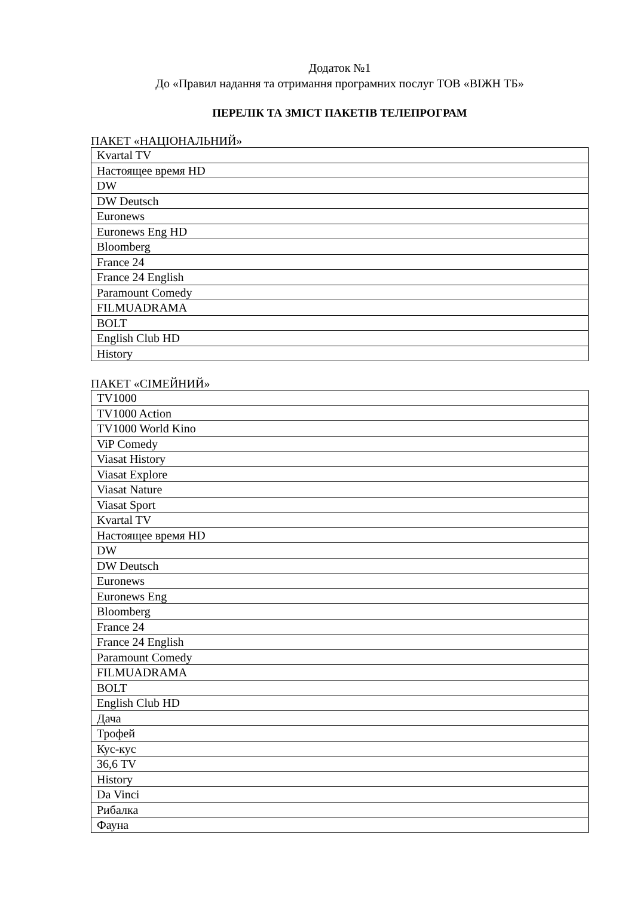Додаток №1
До «Правил надання та отримання програмних послуг ТОВ «ВІЖН ТБ»
ПЕРЕЛІК ТА ЗМІСТ ПАКЕТІВ ТЕЛЕПРОГРАМ
ПАКЕТ «НАЦІОНАЛЬНИЙ»
| Kvartal TV |
| Настоящее время HD |
| DW |
| DW Deutsch |
| Euronews |
| Euronews Eng HD |
| Bloomberg |
| France 24 |
| France 24 English |
| Paramount Comedy |
| FILMUADRAMA |
| BOLT |
| English Club HD |
| History |
ПАКЕТ «СІМЕЙНИЙ»
| TV1000 |
| TV1000 Action |
| TV1000 World Kino |
| ViP Comedy |
| Viasat History |
| Viasat Explore |
| Viasat Nature |
| Viasat Sport |
| Kvartal TV |
| Настоящее время HD |
| DW |
| DW Deutsch |
| Euronews |
| Euronews Eng |
| Bloomberg |
| France 24 |
| France 24 English |
| Paramount Comedy |
| FILMUADRAMA |
| BOLT |
| English Club HD |
| Дача |
| Трофей |
| Кус-кус |
| 36,6 TV |
| History |
| Da Vinci |
| Рибалка |
| Фауна |